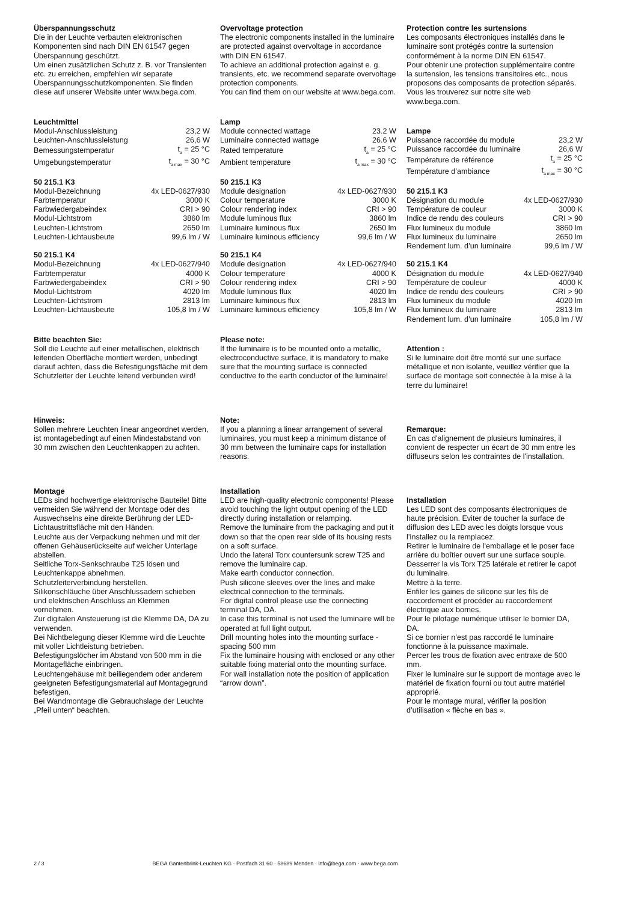Überspannungsschutz
Die in der Leuchte verbauten elektronischen Komponenten sind nach DIN EN 61547 gegen Überspannung geschützt.
Um einen zusätzlichen Schutz z. B. vor Transienten etc. zu erreichen, empfehlen wir separate Überspannungsschutzkomponenten. Sie finden diese auf unserer Website unter www.bega.com.
Leuchtmittel
| Modul-Anschlussleistung | 23,2 W |
| Leuchten-Anschlussleistung | 26,6 W |
| Bemessungstemperatur | t<sub>a</sub> = 25 °C |
| Umgebungstemperatur | t<sub>a max</sub> = 30 °C |
50 215.1 K3
| Modul-Bezeichnung | 4x LED-0627/930 |
| Farbtemperatur | 3000 K |
| Farbwiedergabeindex | CRI > 90 |
| Modul-Lichtstrom | 3860 lm |
| Leuchten-Lichtstrom | 2650 lm |
| Leuchten-Lichtausbeute | 99,6 lm / W |
50 215.1 K4
| Modul-Bezeichnung | 4x LED-0627/940 |
| Farbtemperatur | 4000 K |
| Farbwiedergabeindex | CRI > 90 |
| Modul-Lichtstrom | 4020 lm |
| Leuchten-Lichtstrom | 2813 lm |
| Leuchten-Lichtausbeute | 105,8 lm / W |
Bitte beachten Sie:
Soll die Leuchte auf einer metallischen, elektrisch leitenden Oberfläche montiert werden, unbedingt darauf achten, dass die Befestigungsfläche mit dem Schutzleiter der Leuchte leitend verbunden wird!
Hinweis:
Sollen mehrere Leuchten linear angeordnet werden, ist montagebedingt auf einen Mindestabstand von 30 mm zwischen den Leuchtenkappen zu achten.
Montage
LEDs sind hochwertige elektronische Bauteile! Bitte vermeiden Sie während der Montage oder des Auswechselns eine direkte Berührung der LED-Lichtaustrittsfläche mit den Händen.
Leuchte aus der Verpackung nehmen und mit der offenen Gehäuserückseite auf weicher Unterlage abstellen.
Seitliche Torx-Senkschraube T25 lösen und Leuchtenkappe abnehmen.
Schutzleiterverbindung herstellen.
Silikonschläuche über Anschlussadern schieben und elektrischen Anschluss an Klemmen vornehmen.
Zur digitalen Ansteuerung ist die Klemme DA, DA zu verwenden.
Bei Nichtbelegung dieser Klemme wird die Leuchte mit voller Lichtleistung betrieben.
Befestigungslöcher im Abstand von 500 mm in die Montagefläche einbringen.
Leuchtengehäuse mit beiliegendem oder anderem geeigneten Befestigungsmaterial auf Montagegrund befestigen.
Bei Wandmontage die Gebrauchslage der Leuchte „Pfeil unten“ beachten.
Overvoltage protection
The electronic components installed in the luminaire are protected against overvoltage in accordance with DIN EN 61547.
To achieve an additional protection against e. g. transients, etc. we recommend separate overvoltage protection components.
You can find them on our website at www.bega.com.
Lamp
| Module connected wattage | 23.2 W |
| Luminaire connected wattage | 26.6 W |
| Rated temperature | t<sub>a</sub> = 25 °C |
| Ambient temperature | t<sub>a max</sub> = 30 °C |
50 215.1 K3
| Module designation | 4x LED-0627/930 |
| Colour temperature | 3000 K |
| Colour rendering index | CRI > 90 |
| Module luminous flux | 3860 lm |
| Luminaire luminous flux | 2650 lm |
| Luminaire luminous efficiency | 99,6 lm / W |
50 215.1 K4
| Module designation | 4x LED-0627/940 |
| Colour temperature | 4000 K |
| Colour rendering index | CRI > 90 |
| Module luminous flux | 4020 lm |
| Luminaire luminous flux | 2813 lm |
| Luminaire luminous efficiency | 105,8 lm / W |
Please note:
If the luminaire is to be mounted onto a metallic, electroconductive surface, it is mandatory to make sure that the mounting surface is connected conductive to the earth conductor of the luminaire!
Note:
If you a planning a linear arrangement of several luminaires, you must keep a minimum distance of 30 mm between the luminaire caps for installation reasons.
Installation
LED are high-quality electronic components! Please avoid touching the light output opening of the LED directly during installation or relamping.
Remove the luminaire from the packaging and put it down so that the open rear side of its housing rests on a soft surface.
Undo the lateral Torx countersunk screw T25 and remove the luminaire cap.
Make earth conductor connection.
Push silicone sleeves over the lines and make electrical connection to the terminals.
For digital control please use the connecting terminal DA, DA.
In case this terminal is not used the luminaire will be operated at full light output.
Drill mounting holes into the mounting surface - spacing 500 mm
Fix the luminaire housing with enclosed or any other suitable fixing material onto the mounting surface.
For wall installation note the position of application “arrow down”.
Protection contre les surtensions
Les composants électroniques installés dans le luminaire sont protégés contre la surtension conformément à la norme DIN EN 61547.
Pour obtenir une protection supplémentaire contre la surtension, les tensions transitoires etc., nous proposons des composants de protection séparés. Vous les trouverez sur notre site web www.bega.com.
Lampe
| Puissance raccordée du module | 23,2 W |
| Puissance raccordée du luminaire | 26,6 W |
| Température de référence | t<sub>a</sub> = 25 °C |
| Température d’ambiance | t<sub>a max</sub> = 30 °C |
50 215.1 K3
| Désignation du module | 4x LED-0627/930 |
| Température de couleur | 3000 K |
| Indice de rendu des couleurs | CRI > 90 |
| Flux lumineux du module | 3860 lm |
| Flux lumineux du luminaire | 2650 lm |
| Rendement lum. d’un luminaire | 99,6 lm / W |
50 215.1 K4
| Désignation du module | 4x LED-0627/940 |
| Température de couleur | 4000 K |
| Indice de rendu des couleurs | CRI > 90 |
| Flux lumineux du module | 4020 lm |
| Flux lumineux du luminaire | 2813 lm |
| Rendement lum. d’un luminaire | 105,8 lm / W |
Attention :
Si le luminaire doit être monté sur une surface métallique et non isolante, veuillez vérifier que la surface de montage soit connectée à la mise à la terre du luminaire!
Remarque:
En cas d'alignement de plusieurs luminaires, il convient de respecter un écart de 30 mm entre les diffuseurs selon les contraintes de l'installation.
Installation
Les LED sont des composants électroniques de haute précision. Eviter de toucher la surface de diffusion des LED avec les doigts lorsque vous l’installez ou la remplacez.
Retirer le luminaire de l'emballage et le poser face arrière du boîtier ouvert sur une surface souple.
Desserrer la vis Torx T25 latérale et retirer le capot du luminaire.
Mettre à la terre.
Enfiler les gaines de silicone sur les fils de raccordement et procéder au raccordement électrique aux bornes.
Pour le pilotage numérique utiliser le bornier DA, DA.
Si ce bornier n’est pas raccordé le luminaire fonctionne à la puissance maximale.
Percer les trous de fixation avec entraxe de 500 mm.
Fixer le luminaire sur le support de montage avec le matériel de fixation fourni ou tout autre matériel approprié.
Pour le montage mural, vérifier la position d’utilisation « flèche en bas ».
2 / 3 BEGA Gantenbrink-Leuchten KG · Postfach 31 60 · 58689 Menden · info@bega.com · www.bega.com